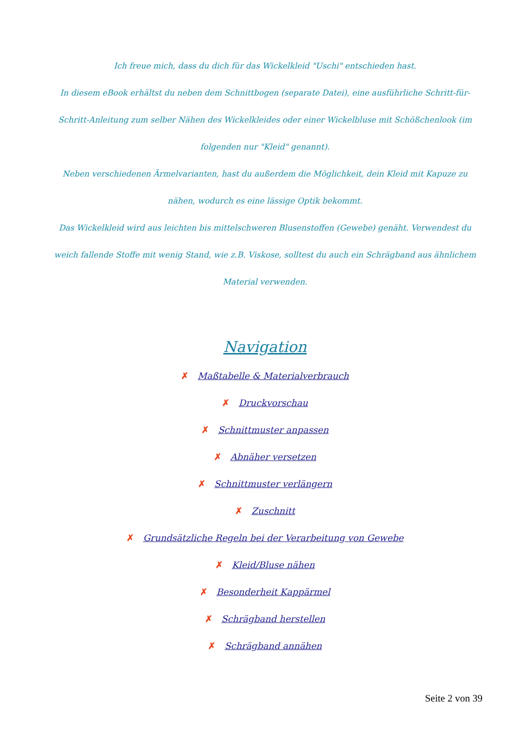Ich freue mich, dass du dich für das Wickelkleid "Uschi" entschieden hast.
In diesem eBook erhältst du neben dem Schnittbogen (separate Datei), eine ausführliche Schritt-für-Schritt-Anleitung zum selber Nähen des Wickelkleides oder einer Wickelbluse mit Schößchenlook (im folgenden nur "Kleid" genannt).
Neben verschiedenen Ärmelvarianten, hast du außerdem die Möglichkeit, dein Kleid mit Kapuze zu nähen, wodurch es eine lässige Optik bekommt.
Das Wickelkleid wird aus leichten bis mittelschweren Blusenstoffen (Gewebe) genäht. Verwendest du weich fallende Stoffe mit wenig Stand, wie z.B. Viskose, solltest du auch ein Schrägband aus ähnlichem Material verwenden.
Navigation
✗ Maßtabelle & Materialverbrauch
✗ Druckvorschau
✗ Schnittmuster anpassen
✗ Abnäher versetzen
✗ Schnittmuster verlängern
✗ Zuschnitt
✗ Grundsätzliche Regeln bei der Verarbeitung von Gewebe
✗ Kleid/Bluse nähen
✗ Besonderheit Kappärmel
✗ Schrägband herstellen
✗ Schrägband annähen
Seite 2 von 39